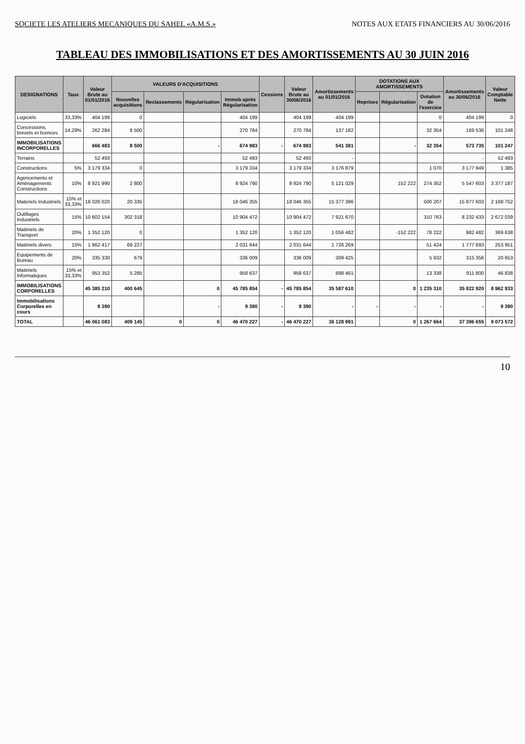SOCIETE LES ATELIERS MECANIQUES DU SAHEL «A.M.S.» NOTES AUX ETATS FINANCIERS AU 30/06/2016
TABLEAU DES IMMOBILISATIONS ET DES AMORTISSEMENTS AU 30 JUIN 2016
| DESIGNATIONS | Taux | Valeur Brute au 01/01/2016 | VALEURS D'ACQUISITIONS | | | | Cessions | Valeur Brute au 30/06/2016 | Amortissements au 01/01/2016 | DOTATIONS AUX AMORTISSEMENTS | | | Amortissements au 30/06/2016 | Valeur Comptable Nette |
| --- | --- | --- | --- | --- | --- | --- | --- | --- | --- | --- | --- | --- | --- | --- |
| | | | Nouvelles acquisitions | Reclassements | Régularisation | Immob après Régularisation | | | | Reprises | Régularisation | Dotation de l'exercice | | |
| Logiciels | 33,33% | 404 199 | 0 | | | 404 199 | | 404 199 | 404 199 | | | 0 | 404 199 | 0 |
| Concessions, brevets et licences | 14,29% | 262 284 | 8 500 | | | 270 784 | | 270 784 | 137 182 | | | 32 354 | 169 536 | 101 248 |
| IMMOBILISATIONS INCORPORELLES | | 666 483 | 8 500 | | - | 674 983 | - | 674 983 | 541 381 | | - | 32 354 | 573 735 | 101 247 |
| Terrains | | 52 493 | | | | 52 493 | | 52 493 | - | | | | - | 52 493 |
| Constructions | 5% | 3 179 334 | 0 | | | 3 179 334 | | 3 179 334 | 3 176 879 | | | 1 070 | 3 177 949 | 1 385 |
| Agencements et Aménagements Constructions | 10% | 8 921 990 | 2 800 | | | 8 924 790 | | 8 924 790 | 5 121 029 | | 152 222 | 274 352 | 5 547 603 | 3 377 187 |
| Materiels Industriels | 15% et 33,33% | 18 026 020 | 20 335 | | | 18 046 355 | | 18 046 355 | 15 377 396 | | | 500 207 | 15 877 603 | 2 168 752 |
| Outillages Industriels | 15% | 10 602 154 | 302 318 | | | 10 904 472 | | 10 904 472 | 7 921 670 | | | 310 763 | 8 232 433 | 2 672 039 |
| Matériels de Transport | 20% | 1 352 120 | 0 | | | 1 352 120 | | 1 352 120 | 1 056 482 | | -152 222 | 78 222 | 982 482 | 369 638 |
| Matériels divers | 15% | 1 962 417 | 69 227 | | | 2 031 644 | | 2 031 644 | 1 726 269 | | | 51 424 | 1 777 693 | 253 951 |
| Equipements de Bureau | 20% | 335 330 | 679 | | | 336 009 | | 336 009 | 309 425 | | | 5 932 | 315 356 | 20 653 |
| Matériels Informatiques | 15% et 33,33% | 953 352 | 5 285 | | | 958 637 | | 958 637 | 898 461 | | | 13 338 | 911 800 | 46 838 |
| IMMOBILISATIONS CORPORELLES | | 45 385 210 | 400 645 | | 0 | 45 785 854 | - | 45 785 854 | 35 587 610 | | 0 | 1 235 310 | 35 822 920 | 8 962 933 |
| Immobilisations Corporelles en cours | | 9 390 | | | - | 9 390 | - | 9 390 | - | - | - | - | - | 9 390 |
| TOTAL | | 46 061 083 | 409 145 | 0 | 0 | 46 470 227 | - | 46 470 227 | 36 128 991 | | 0 | 1 267 664 | 37 396 655 | 9 073 572 |
10